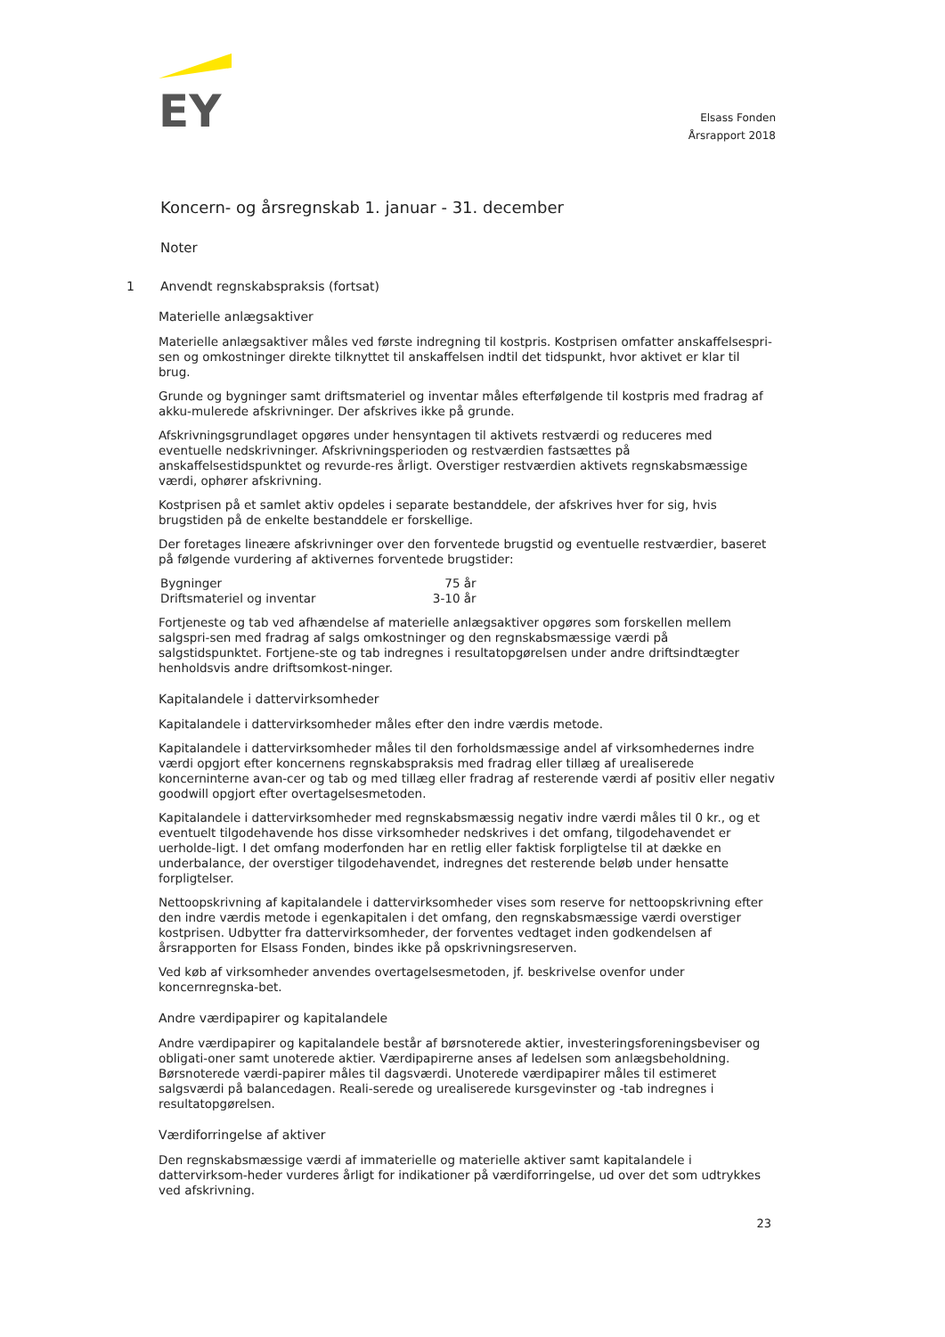EY
Elsass Fonden
Årsrapport 2018
Koncern- og årsregnskab 1. januar - 31. december
Noter
1 Anvendt regnskabspraksis (fortsat)
Materielle anlægsaktiver
Materielle anlægsaktiver måles ved første indregning til kostpris. Kostprisen omfatter anskaffelsespri-sen og omkostninger direkte tilknyttet til anskaffelsen indtil det tidspunkt, hvor aktivet er klar til brug.
Grunde og bygninger samt driftsmateriel og inventar måles efterfølgende til kostpris med fradrag af akku-mulerede afskrivninger. Der afskrives ikke på grunde.
Afskrivningsgrundlaget opgøres under hensyntagen til aktivets restværdi og reduceres med eventuelle nedskrivninger. Afskrivningsperioden og restværdien fastsættes på anskaffelsestidspunktet og revurde-res årligt. Overstiger restværdien aktivets regnskabsmæssige værdi, ophører afskrivning.
Kostprisen på et samlet aktiv opdeles i separate bestanddele, der afskrives hver for sig, hvis brugstiden på de enkelte bestanddele er forskellige.
Der foretages lineære afskrivninger over den forventede brugstid og eventuelle restværdier, baseret på følgende vurdering af aktivernes forventede brugstider:
| Bygninger | 75 år |
| Driftsmateriel og inventar | 3-10 år |
Fortjeneste og tab ved afhændelse af materielle anlægsaktiver opgøres som forskellen mellem salgspri-sen med fradrag af salgs omkostninger og den regnskabsmæssige værdi på salgstidspunktet. Fortjene-ste og tab indregnes i resultatopgørelsen under andre driftsindtægter henholdsvis andre driftsomkost-ninger.
Kapitalandele i dattervirksomheder
Kapitalandele i dattervirksomheder måles efter den indre værdis metode.
Kapitalandele i dattervirksomheder måles til den forholdsmæssige andel af virksomhedernes indre værdi opgjort efter koncernens regnskabspraksis med fradrag eller tillæg af urealiserede koncerninterne avan-cer og tab og med tillæg eller fradrag af resterende værdi af positiv eller negativ goodwill opgjort efter overtagelsesmetoden.
Kapitalandele i dattervirksomheder med regnskabsmæssig negativ indre værdi måles til 0 kr., og et eventuelt tilgodehavende hos disse virksomheder nedskrives i det omfang, tilgodehavendet er uerholde-ligt. I det omfang moderfonden har en retlig eller faktisk forpligtelse til at dække en underbalance, der overstiger tilgodehavendet, indregnes det resterende beløb under hensatte forpligtelser.
Nettoopskrivning af kapitalandele i dattervirksomheder vises som reserve for nettoopskrivning efter den indre værdis metode i egenkapitalen i det omfang, den regnskabsmæssige værdi overstiger kostprisen. Udbytter fra dattervirksomheder, der forventes vedtaget inden godkendelsen af årsrapporten for Elsass Fonden, bindes ikke på opskrivningsreserven.
Ved køb af virksomheder anvendes overtagelsesmetoden, jf. beskrivelse ovenfor under koncernregnska-bet.
Andre værdipapirer og kapitalandele
Andre værdipapirer og kapitalandele består af børsnoterede aktier, investeringsforeningsbeviser og obligati-oner samt unoterede aktier. Værdipapirerne anses af ledelsen som anlægsbeholdning. Børsnoterede værdi-papirer måles til dagsværdi. Unoterede værdipapirer måles til estimeret salgsværdi på balancedagen. Reali-serede og urealiserede kursgevinster og -tab indregnes i resultatopgørelsen.
Værdiforringelse af aktiver
Den regnskabsmæssige værdi af immaterielle og materielle aktiver samt kapitalandele i dattervirksom-heder vurderes årligt for indikationer på værdiforringelse, ud over det som udtrykkes ved afskrivning.
23